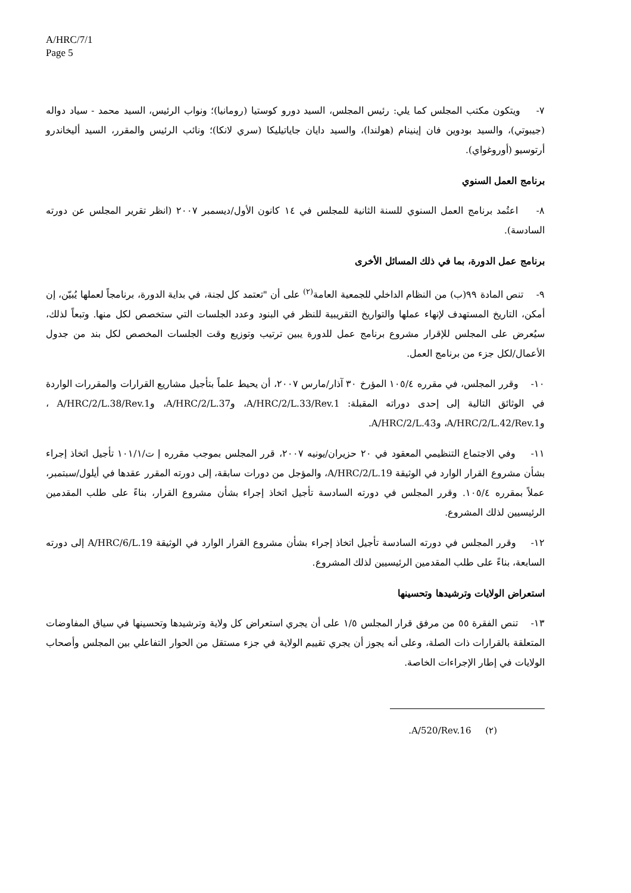A/HRC/7/1
Page 5
٧- ويتكون مكتب المجلس كما يلي: رئيس المجلس، السيد دورو كوستيا (رومانيا)؛ ونواب الرئيس، السيد محمد - سياد دواله (جيبوتي)، والسيد بودوين فان إينينام (هولندا)، والسيد دايان جاياتيليكا (سري لانكا)؛ ونائب الرئيس والمقرر، السيد أليخاندرو أرتوسيو (أوروغواي).
برنامج العمل السنوي
٨- اعتُمد برنامج العمل السنوي للسنة الثانية للمجلس في ١٤ كانون الأول/ديسمبر ٢٠٠٧ (انظر تقرير المجلس عن دورته السادسة).
برنامج عمل الدورة، بما في ذلك المسائل الأخرى
٩- تنص المادة ٩٩(ب) من النظام الداخلي للجمعية العامة<sup>(٢)</sup> على أن "تعتمد كل لجنة، في بداية الدورة، برنامجاً لعملها يُبيّن، إن أمكن، التاريخ المستهدف لإنهاء عملها والتواريخ التقريبية للنظر في البنود وعدد الجلسات التي ستخصص لكل منها. وتبعاً لذلك، سيُعرض على المجلس للإقرار مشروع برنامج عمل للدورة يبين ترتيب وتوزيع وقت الجلسات المخصص لكل بند من جدول الأعمال/لكل جزء من برنامج العمل.
١٠- وقرر المجلس، في مقرره ١٠٥/٤ المؤرخ ٣٠ آذار/مارس ٢٠٠٧، أن يحيط علماً بتأجيل مشاريع القرارات والمقررات الواردة في الوثائق التالية إلى إحدى دوراته المقبلة: A/HRC/2/L.33/Rev.1، وA/HRC/2/L.37، وA/HRC/2/L.38/Rev.1 ، وA/HRC/2/L.42/Rev.1، وA/HRC/2/L.43.
١١- وفي الاجتماع التنظيمي المعقود في ٢٠ حزيران/يونيه ٢٠٠٧، قرر المجلس بموجب مقرره إ ت/١٠١/١ تأجيل اتخاذ إجراء بشأن مشروع القرار الوارد في الوثيقة A/HRC/2/L.19، والمؤجل من دورات سابقة، إلى دورته المقرر عقدها في أيلول/سبتمبر، عملاً بمقرره ١٠٥/٤. وقرر المجلس في دورته السادسة تأجيل اتخاذ إجراء بشأن مشروع القرار، بناءً على طلب المقدمين الرئيسيين لذلك المشروع.
١٢- وقرر المجلس في دورته السادسة تأجيل اتخاذ إجراء بشأن مشروع القرار الوارد في الوثيقة A/HRC/6/L.19 إلى دورته السابعة، بناءً على طلب المقدمين الرئيسيين لذلك المشروع.
استعراض الولايات وترشيدها وتحسينها
١٣- تنص الفقرة ٥٥ من مرفق قرار المجلس ١/٥ على أن يجري استعراض كل ولاية وترشيدها وتحسينها في سياق المفاوضات المتعلقة بالقرارات ذات الصلة، وعلى أنه يجوز أن يجري تقييم الولاية في جزء مستقل من الحوار التفاعلي بين المجلس وأصحاب الولايات في إطار الإجراءات الخاصة.
(٢) A/520/Rev.16.